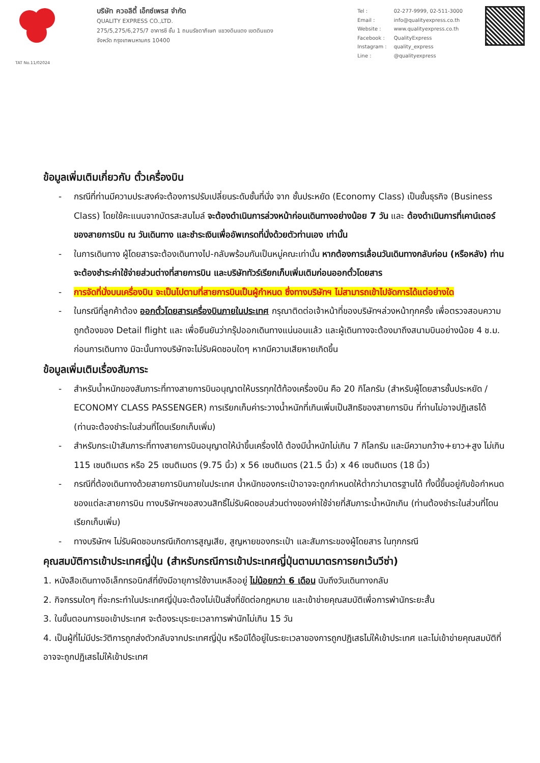บริษัท ควอลิตี้ เอ็กซ์เพรส จำกัด
QUALITY EXPRESS CO.,LTD.
275/5,275/6,275/7 อาคารซี ชั้น 1 ถนนรัชดาภิเษก แขวงดินแดง เขตดินแดง
จังหวัด กรุงเทพมหานคร 10400
| Tel : | 02-277-9999, 02-511-3000 |
| Email : | info@qualityexpress.co.th |
| Website : | www.qualityexpress.co.th |
| Facebook : | QualityExpress |
| Instagram : | quality_express |
| Line : | @qualityexpress |
TAT No.11/02024
ข้อมูลเพิ่มเติมเกี่ยวกับ ตั๋วเครื่องบิน
- กรณีที่ท่านมีความประสงค์จะต้องการปรับเปลี่ยนระดับชั้นที่นั่ง จาก ชั้นประหยัด (Economy Class) เป็นชั้นธุรกิจ (Business Class) โดยใช้คะแนนจากบัตรสะสมไมล์ จะต้องดำเนินการล่วงหน้าก่อนเดินทางอย่างน้อย 7 วัน และ ต้องดำเนินการที่เคาน์เตอร์ของสายการบิน ณ วันเดินทาง และชำระเงินเพื่ออัพเกรดที่นั่งด้วยตัวท่านเอง เท่านั้น
- ในการเดินทาง ผู้โดยสารจะต้องเดินทางไป-กลับพร้อมกันเป็นหมู่คณะเท่านั้น หากต้องการเลื่อนวันเดินทางกลับก่อน (หรือหลัง) ท่านจะต้องชำระค่าใช้จ่ายส่วนต่างที่สายการบิน และบริษัททัวร์เรียกเก็บเพิ่มเติมก่อนออกตั๋วโดยสาร
- การจัดที่นั่งบนเครื่องบิน จะเป็นไปตามที่สายการบินเป็นผู้กำหนด ซึ่งทางบริษัทฯ ไม่สามารถเข้าไปจัดการได้แต่อย่างใด
- ในกรณีที่ลูกค้าต้อง ออกตั๋วโดยสารเครื่องบินภายในประเทศ กรุณาติดต่อเจ้าหน้าที่ของบริษัทฯล่วงหน้าทุกครั้ง เพื่อตรวจสอบความถูกต้องของ Detail flight และ เพื่อยืนยันว่ากรุ๊ปออกเดินทางแน่นอนแล้ว และผู้เดินทางจะต้องมาถึงสนามบินอย่างน้อย 4 ช.ม. ก่อนการเดินทาง มิฉะนั้นทางบริษัทจะไม่รับผิดชอบใดๆ หากมีความเสียหายเกิดขึ้น
ข้อมูลเพิ่มเติมเรื่องสัมภาระ
- สำหรับน้ำหนักของสัมภาระที่ทางสายการบินอนุญาตให้บรรทุกใต้ท้องเครื่องบิน คือ 20 กิโลกรัม (สำหรับผู้โดยสารชั้นประหยัด / ECONOMY CLASS PASSENGER) การเรียกเก็บค่าระวางน้ำหนักที่เกินเพิ่มเป็นสิทธิของสายการบิน ที่ท่านไม่อาจปฏิเสธได้ (ท่านจะต้องชำระในส่วนที่โดนเรียกเก็บเพิ่ม)
- สำหรับกระเป๋าสัมภาระที่ทางสายการบินอนุญาตให้นำขึ้นเครื่องได้ ต้องมีน้ำหนักไม่เกิน 7 กิโลกรัม และมีความกว้าง+ยาว+สูง ไม่เกิน 115 เซนติเมตร หรือ 25 เซนติเมตร (9.75 นิ้ว) x 56 เซนติเมตร (21.5 นิ้ว) x 46 เซนติเมตร (18 นิ้ว)
- กรณีที่ต้องเดินทางด้วยสายการบินภายในประเทศ น้ำหนักของกระเป๋าอาจจะถูกกำหนดให้ต่ำกว่ามาตรฐานได้ ทั้งนี้ขึ้นอยู่กับข้อกำหนดของแต่ละสายการบิน ทางบริษัทฯขอสงวนสิทธิ์ไม่รับผิดชอบส่วนต่างของค่าใช้จ่ายที่สัมภาระน้ำหนักเกิน (ท่านต้องชำระในส่วนที่โดนเรียกเก็บเพิ่ม)
- ทางบริษัทฯ ไม่รับผิดชอบกรณีเกิดการสูญเสีย, สูญหายของกระเป๋า และสัมภาระของผู้โดยสาร ในทุกกรณี
คุณสมบัติการเข้าประเทศญี่ปุ่น (สำหรับกรณีการเข้าประเทศญี่ปุ่นตามมาตรการยกเว้นวีซ่า)
1. หนังสือเดินทางอิเล็กทรอนิกส์ที่ยังมีอายุการใช้งานเหลืออยู่ ไม่น้อยกว่า 6 เดือน นับถึงวันเดินทางกลับ
2. กิจกรรมใดๆ ที่จะกระทำในประเทศญี่ปุ่นจะต้องไม่เป็นสิ่งที่ขัดต่อกฎหมาย และเข้าข่ายคุณสมบัติเพื่อการพำนักระยะสั้น
3. ในขั้นตอนการขอเข้าประเทศ จะต้องระบุระยะเวลาการพำนักไม่เกิน 15 วัน
4. เป็นผู้ที่ไม่มีประวัติการถูกส่งตัวกลับจากประเทศญี่ปุ่น หรือมิได้อยู่ในระยะเวลาของการถูกปฏิเสธไม่ให้เข้าประเทศ และไม่เข้าข่ายคุณสมบัติที่อาจจะถูกปฏิเสธไม่ให้เข้าประเทศ